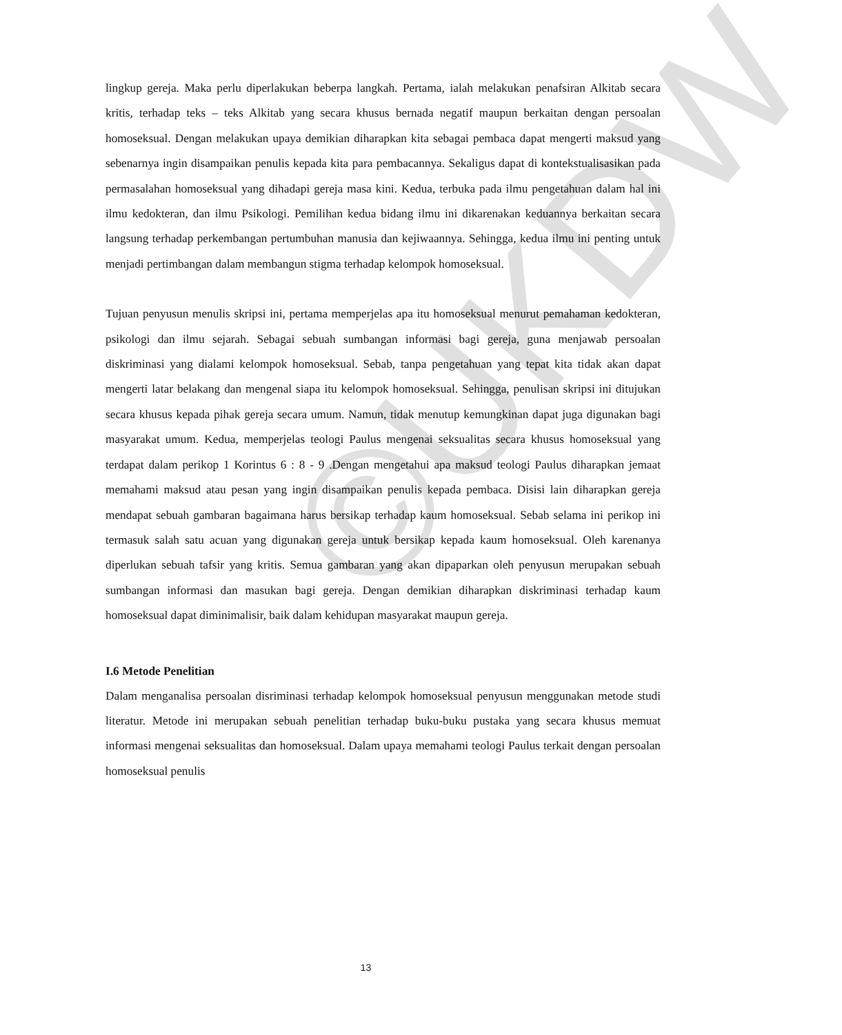©UKDW
lingkup gereja. Maka perlu diperlakukan beberpa langkah. Pertama, ialah melakukan penafsiran Alkitab secara kritis, terhadap teks – teks Alkitab yang secara khusus bernada negatif maupun berkaitan dengan persoalan homoseksual. Dengan melakukan upaya demikian diharapkan kita sebagai pembaca dapat mengerti maksud yang sebenarnya ingin disampaikan penulis kepada kita para pembacannya. Sekaligus dapat di kontekstualisasikan pada permasalahan homoseksual yang dihadapi gereja masa kini. Kedua, terbuka pada ilmu pengetahuan dalam hal ini ilmu kedokteran, dan ilmu Psikologi. Pemilihan kedua bidang ilmu ini dikarenakan keduannya berkaitan secara langsung terhadap perkembangan pertumbuhan manusia dan kejiwaannya. Sehingga, kedua ilmu ini penting untuk menjadi pertimbangan dalam membangun stigma terhadap kelompok homoseksual.
Tujuan penyusun menulis skripsi ini, pertama memperjelas apa itu homoseksual menurut pemahaman kedokteran, psikologi dan ilmu sejarah. Sebagai sebuah sumbangan informasi bagi gereja, guna menjawab persoalan diskriminasi yang dialami kelompok homoseksual. Sebab, tanpa pengetahuan yang tepat kita tidak akan dapat mengerti latar belakang dan mengenal siapa itu kelompok homoseksual. Sehingga, penulisan skripsi ini ditujukan secara khusus kepada pihak gereja secara umum. Namun, tidak menutup kemungkinan dapat juga digunakan bagi masyarakat umum. Kedua, memperjelas teologi Paulus mengenai seksualitas secara khusus homoseksual yang terdapat dalam perikop 1 Korintus 6 : 8 - 9 .Dengan mengetahui apa maksud teologi Paulus diharapkan jemaat memahami maksud atau pesan yang ingin disampaikan penulis kepada pembaca. Disisi lain diharapkan gereja mendapat sebuah gambaran bagaimana harus bersikap terhadap kaum homoseksual. Sebab selama ini perikop ini termasuk salah satu acuan yang digunakan gereja untuk bersikap kepada kaum homoseksual. Oleh karenanya diperlukan sebuah tafsir yang kritis. Semua gambaran yang akan dipaparkan oleh penyusun merupakan sebuah sumbangan informasi dan masukan bagi gereja. Dengan demikian diharapkan diskriminasi terhadap kaum homoseksual dapat diminimalisir, baik dalam kehidupan masyarakat maupun gereja.
I.6 Metode Penelitian
Dalam menganalisa persoalan disriminasi terhadap kelompok homoseksual penyusun menggunakan metode studi literatur. Metode ini merupakan sebuah penelitian terhadap buku-buku pustaka yang secara khusus memuat informasi mengenai seksualitas dan homoseksual. Dalam upaya memahami teologi Paulus terkait dengan persoalan homoseksual penulis
13